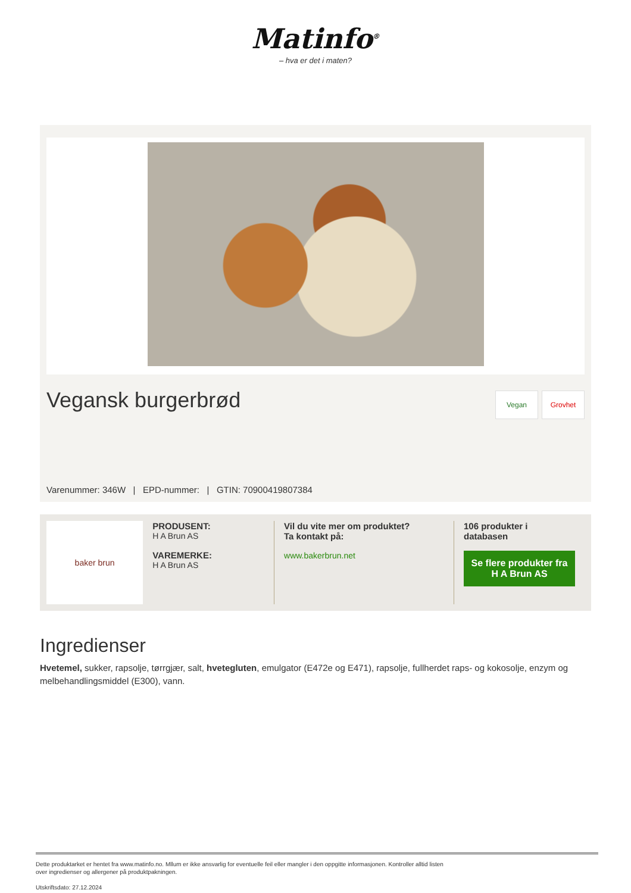Matinfo<sup>®</sup>
– hva er det i maten?
Vegansk burgerbrød Vegan Grovhet
Varenummer: 346W | EPD-nummer: | GTIN: 70900419807384
baker brun PRODUSENT:
H A Brun AS
VAREMERKE:
H A Brun AS
Vil du vite mer om produktet?
Ta kontakt på:
www.bakerbrun.net
106 produkter i
databasen
Se flere produkter fra H A Brun AS
Ingredienser
Hvetemel, sukker, rapsolje, tørrgjær, salt, hvetegluten, emulgator (E472e og E471), rapsolje, fullherdet raps- og kokosolje, enzym og melbehandlingsmiddel (E300), vann.
Dette produktarket er hentet fra www.matinfo.no. Mllum er ikke ansvarlig for eventuelle feil eller mangler i den oppgitte informasjonen. Kontroller alltid listen
over ingredienser og allergener på produktpakningen.
Utskriftsdato: 27.12.2024